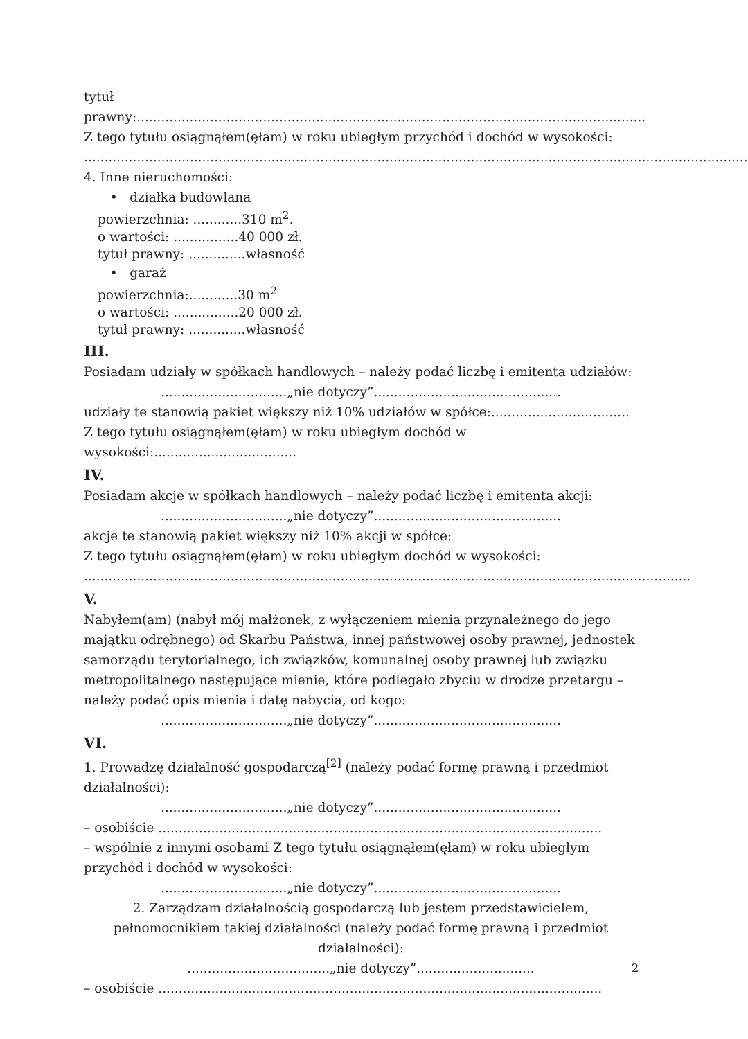tytuł prawny:............................................................................................................................. Z tego tytułu osiągnąłem(ęłam) w roku ubiegłym przychód i dochód w wysokości:
...................................................................................................................................................................
4. Inne nieruchomości:
• działka budowlana
powierzchnia: ............310 m<sup>2</sup>.
o wartości: ................40 000 zł.
tytuł prawny: ..............własność
• garaż
powierzchnia:............30 m<sup>2</sup>
o wartości: ................20 000 zł.
tytuł prawny: ..............własność
III.
Posiadam udziały w spółkach handlowych – należy podać liczbę i emitenta udziałów:
...............................„nie dotyczy”..............................................
udziały te stanowią pakiet większy niż 10% udziałów w spółce:..................................
Z tego tytułu osiągnąłem(ęłam) w roku ubiegłym dochód w wysokości:...................................
IV.
Posiadam akcje w spółkach handlowych – należy podać liczbę i emitenta akcji:
...............................„nie dotyczy”..............................................
akcje te stanowią pakiet większy niż 10% akcji w spółce:
Z tego tytułu osiągnąłem(ęłam) w roku ubiegłym dochód w wysokości:
.....................................................................................................................................................
V.
Nabyłem(am) (nabył mój małżonek, z wyłączeniem mienia przynależnego do jego majątku odrębnego) od Skarbu Państwa, innej państwowej osoby prawnej, jednostek samorządu terytorialnego, ich związków, komunalnej osoby prawnej lub związku metropolitalnego następujące mienie, które podlegało zbyciu w drodze przetargu – należy podać opis mienia i datę nabycia, od kogo:
...............................„nie dotyczy”..............................................
VI.
1. Prowadzę działalność gospodarczą<sup>[2]</sup> (należy podać formę prawną i przedmiot działalności):
...............................„nie dotyczy”..............................................
– osobiście .............................................................................................................
– wspólnie z innymi osobami Z tego tytułu osiągnąłem(ęłam) w roku ubiegłym przychód i dochód w wysokości:
...............................„nie dotyczy”..............................................
2. Zarządzam działalnością gospodarczą lub jestem przedstawicielem, pełnomocnikiem takiej działalności (należy podać formę prawną i przedmiot działalności):
...................................„nie dotyczy”.............................
– osobiście .............................................................................................................
2